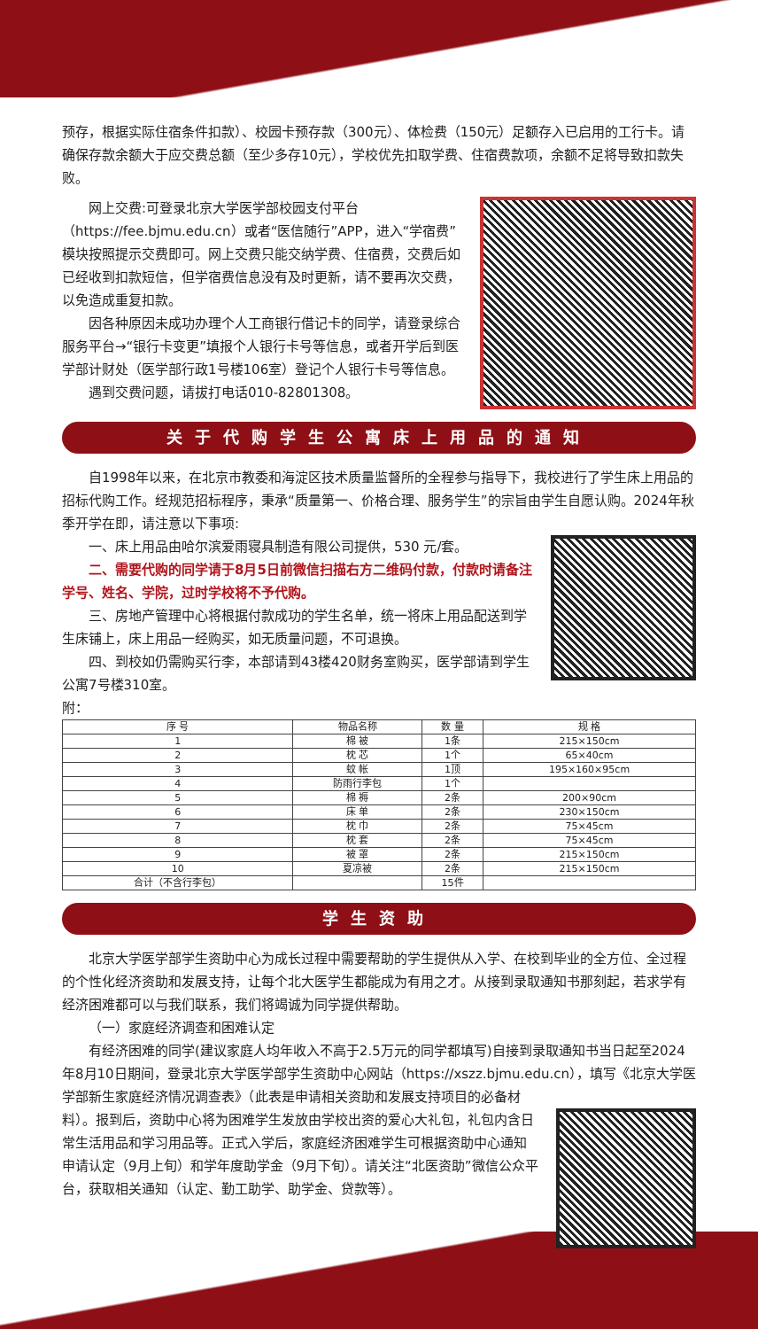预存，根据实际住宿条件扣款）、校园卡预存款（300元）、体检费（150元）足额存入已启用的工行卡。请确保存款余额大于应交费总额（至少多存10元），学校优先扣取学费、住宿费款项，余额不足将导致扣款失败。
网上交费:可登录北京大学医学部校园支付平台（https://fee.bjmu.edu.cn）或者“医信随行”APP，进入“学宿费”模块按照提示交费即可。网上交费只能交纳学费、住宿费，交费后如已经收到扣款短信，但学宿费信息没有及时更新，请不要再次交费，以免造成重复扣款。
因各种原因未成功办理个人工商银行借记卡的同学，请登录综合服务平台→“银行卡变更”填报个人银行卡号等信息，或者开学后到医学部计财处（医学部行政1号楼106室）登记个人银行卡号等信息。
遇到交费问题，请拔打电话010-82801308。
关于代购学生公寓床上用品的通知
自1998年以来，在北京市教委和海淀区技术质量监督所的全程参与指导下，我校进行了学生床上用品的招标代购工作。经规范招标程序，秉承“质量第一、价格合理、服务学生”的宗旨由学生自愿认购。2024年秋季开学在即，请注意以下事项:
一、床上用品由哈尔滨爱雨寝具制造有限公司提供，530 元/套。
二、需要代购的同学请于8月5日前微信扫描右方二维码付款，付款时请备注学号、姓名、学院，过时学校将不予代购。
三、房地产管理中心将根据付款成功的学生名单，统一将床上用品配送到学生床铺上，床上用品一经购买，如无质量问题，不可退换。
四、到校如仍需购买行李，本部请到43楼420财务室购买，医学部请到学生公寓7号楼310室。
附：
| 序 号 | 物品名称 | 数 量 | 规 格 |
| --- | --- | --- | --- |
| 1 | 棉 被 | 1条 | 215×150cm |
| 2 | 枕 芯 | 1个 | 65×40cm |
| 3 | 蚊 帐 | 1顶 | 195×160×95cm |
| 4 | 防雨行李包 | 1个 | |
| 5 | 棉 褥 | 2条 | 200×90cm |
| 6 | 床 单 | 2条 | 230×150cm |
| 7 | 枕 巾 | 2条 | 75×45cm |
| 8 | 枕 套 | 2条 | 75×45cm |
| 9 | 被 罩 | 2条 | 215×150cm |
| 10 | 夏凉被 | 2条 | 215×150cm |
| 合计（不含行李包） | | 15件 | |
学生资助
北京大学医学部学生资助中心为成长过程中需要帮助的学生提供从入学、在校到毕业的全方位、全过程的个性化经济资助和发展支持，让每个北大医学生都能成为有用之才。从接到录取通知书那刻起，若求学有经济困难都可以与我们联系，我们将竭诚为同学提供帮助。
（一）家庭经济调查和困难认定
有经济困难的同学(建议家庭人均年收入不高于2.5万元的同学都填写)自接到录取通知书当日起至2024年8月10日期间，登录北京大学医学部学生资助中心网站（https://xszz.bjmu.edu.cn），填写《北京大学医学部新生家庭经济情况调查表》（此表是申请相关资助和发展支持项目的必备材
料）。报到后，资助中心将为困难学生发放由学校出资的爱心大礼包，礼包内含日常生活用品和学习用品等。正式入学后，家庭经济困难学生可根据资助中心通知申请认定（9月上旬）和学年度助学金（9月下旬）。请关注“北医资助”微信公众平台，获取相关通知（认定、勤工助学、助学金、贷款等）。